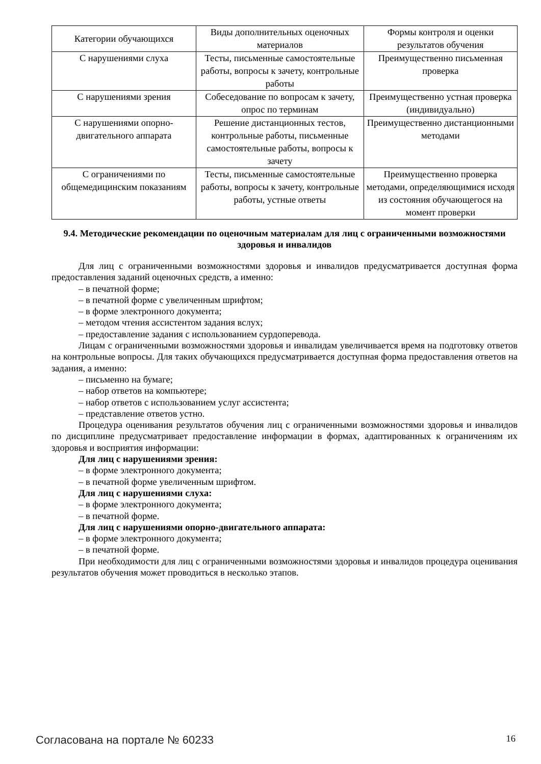| Категории обучающихся | Виды дополнительных оценочных материалов | Формы контроля и оценки результатов обучения |
| --- | --- | --- |
| С нарушениями слуха | Тесты, письменные самостоятельные работы, вопросы к зачету, контрольные работы | Преимущественно письменная проверка |
| С нарушениями зрения | Собеседование по вопросам к зачету, опрос по терминам | Преимущественно устная проверка (индивидуально) |
| С нарушениями опорно-двигательного аппарата | Решение дистанционных тестов, контрольные работы, письменные самостоятельные работы, вопросы к зачету | Преимущественно дистанционными методами |
| С ограничениями по общемедицинским показаниям | Тесты, письменные самостоятельные работы, вопросы к зачету, контрольные работы, устные ответы | Преимущественно проверка методами, определяющимися исходя из состояния обучающегося на момент проверки |
9.4. Методические рекомендации по оценочным материалам для лиц с ограниченными возможностями здоровья и инвалидов
Для лиц с ограниченными возможностями здоровья и инвалидов предусматривается доступная форма предоставления заданий оценочных средств, а именно:
– в печатной форме;
– в печатной форме с увеличенным шрифтом;
– в форме электронного документа;
– методом чтения ассистентом задания вслух;
– предоставление задания с использованием сурдоперевода.
Лицам с ограниченными возможностями здоровья и инвалидам увеличивается время на подготовку ответов на контрольные вопросы. Для таких обучающихся предусматривается доступная форма предоставления ответов на задания, а именно:
– письменно на бумаге;
– набор ответов на компьютере;
– набор ответов с использованием услуг ассистента;
– представление ответов устно.
Процедура оценивания результатов обучения лиц с ограниченными возможностями здоровья и инвалидов по дисциплине предусматривает предоставление информации в формах, адаптированных к ограничениям их здоровья и восприятия информации:
Для лиц с нарушениями зрения:
– в форме электронного документа;
– в печатной форме увеличенным шрифтом.
Для лиц с нарушениями слуха:
– в форме электронного документа;
– в печатной форме.
Для лиц с нарушениями опорно-двигательного аппарата:
– в форме электронного документа;
– в печатной форме.
При необходимости для лиц с ограниченными возможностями здоровья и инвалидов процедура оценивания результатов обучения может проводиться в несколько этапов.
Согласована на портале № 60233 16